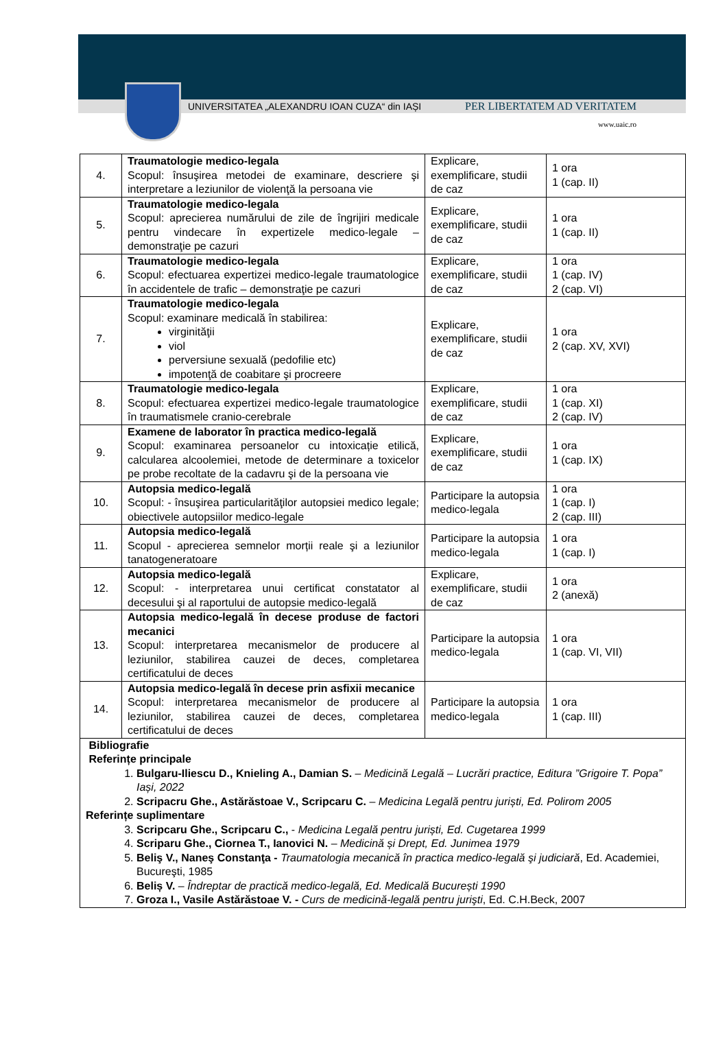UNIVERSITATEA „ALEXANDRU IOAN CUZA“ din IAȘI PER LIBERTATEM AD VERITATEM
www.uaic.ro
| 4. | Traumatologie medico-legala Scopul: însuşirea metodei de examinare, descriere şi interpretare a leziunilor de violenţă la persoana vie | Explicare, exemplificare, studii de caz | 1 ora 1 (cap. II) |
| 5. | Traumatologie medico-legala Scopul: aprecierea numărului de zile de îngrijiri medicale pentru vindecare în expertizele medico-legale – demonstraţie pe cazuri | Explicare, exemplificare, studii de caz | 1 ora 1 (cap. II) |
| 6. | Traumatologie medico-legala Scopul: efectuarea expertizei medico-legale traumatologice în accidentele de trafic – demonstraţie pe cazuri | Explicare, exemplificare, studii de caz | 1 ora 1 (cap. IV) 2 (cap. VI) |
| 7. | Traumatologie medico-legala Scopul: examinare medicală în stabilirea: virginităţii viol perversiune sexuală (pedofilie etc) impotenţă de coabitare şi procreere | Explicare, exemplificare, studii de caz | 1 ora 2 (cap. XV, XVI) |
| 8. | Traumatologie medico-legala Scopul: efectuarea expertizei medico-legale traumatologice în traumatismele cranio-cerebrale | Explicare, exemplificare, studii de caz | 1 ora 1 (cap. XI) 2 (cap. IV) |
| 9. | Examene de laborator în practica medico-legală Scopul: examinarea persoanelor cu intoxicație etilică, calcularea alcoolemiei, metode de determinare a toxicelor pe probe recoltate de la cadavru şi de la persoana vie | Explicare, exemplificare, studii de caz | 1 ora 1 (cap. IX) |
| 10. | Autopsia medico-legală Scopul: - însuşirea particularităţilor autopsiei medico legale; obiectivele autopsiilor medico-legale | Participare la autopsia medico-legala | 1 ora 1 (cap. I) 2 (cap. III) |
| 11. | Autopsia medico-legală Scopul - aprecierea semnelor morții reale şi a leziunilor tanatogeneratoare | Participare la autopsia medico-legala | 1 ora 1 (cap. I) |
| 12. | Autopsia medico-legală Scopul: - interpretarea unui certificat constatator al decesului şi al raportului de autopsie medico-legală | Explicare, exemplificare, studii de caz | 1 ora 2 (anexă) |
| 13. | Autopsia medico-legală în decese produse de factori mecanici Scopul: interpretarea mecanismelor de producere al leziunilor, stabilirea cauzei de deces, completarea certificatului de deces | Participare la autopsia medico-legala | 1 ora 1 (cap. VI, VII) |
| 14. | Autopsia medico-legală în decese prin asfixii mecanice Scopul: interpretarea mecanismelor de producere al leziunilor, stabilirea cauzei de deces, completarea certificatului de deces | Participare la autopsia medico-legala | 1 ora 1 (cap. III) |
| Bibliografie Referințe principale 1. Bulgaru-Iliescu D., Knieling A., Damian S. – Medicină Legală – Lucrări practice, Editura ”Grigoire T. Popa” Iași, 2022 2. Scripacru Ghe., Astărăstoae V., Scripcaru C. – Medicina Legală pentru juriști, Ed. Polirom 2005 Referințe suplimentare 3. Scripcaru Ghe., Scripcaru C., - Medicina Legală pentru juriști, Ed. Cugetarea 1999 4. Scriparu Ghe., Ciornea T., Ianovici N. – Medicină și Drept, Ed. Junimea 1979 5. Beliş V., Naneş Constanţa - Traumatologia mecanică în practica medico-legală şi judiciară , Ed. Academiei, Bucureşti, 1985 6. Beliș V. – Îndreptar de practică medico-legală, Ed. Medicală București 1990 7. Groza I., Vasile Astărăstoae V. - Curs de medicină-legală pentru jurişti , Ed. C.H.Beck, 2007 | | | |